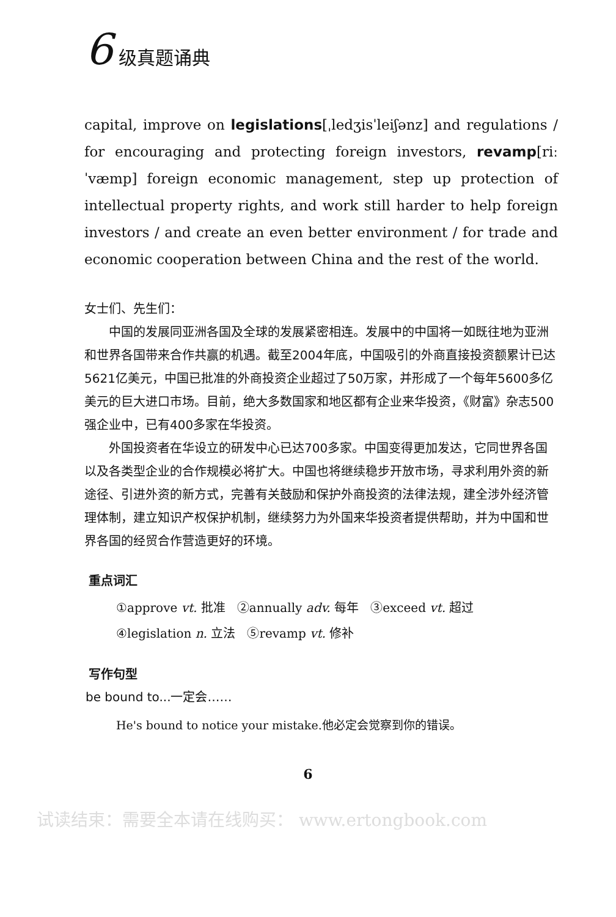6 级真题诵典
capital, improve on legislations[ˌledʒisˈleiʃənz] and regulations / for encouraging and protecting foreign investors, revamp[riːˈvæmp] foreign economic management, step up protection of intellectual property rights, and work still harder to help foreign investors / and create an even better environment / for trade and economic cooperation between China and the rest of the world.
女士们、先生们：
中国的发展同亚洲各国及全球的发展紧密相连。发展中的中国将一如既往地为亚洲和世界各国带来合作共赢的机遇。截至2004年底，中国吸引的外商直接投资额累计已达5621亿美元，中国已批准的外商投资企业超过了50万家，并形成了一个每年5600多亿美元的巨大进口市场。目前，绝大多数国家和地区都有企业来华投资，《财富》杂志500强企业中，已有400多家在华投资。
外国投资者在华设立的研发中心已达700多家。中国变得更加发达，它同世界各国以及各类型企业的合作规模必将扩大。中国也将继续稳步开放市场，寻求利用外资的新途径、引进外资的新方式，完善有关鼓励和保护外商投资的法律法规，建全涉外经济管理体制，建立知识产权保护机制，继续努力为外国来华投资者提供帮助，并为中国和世界各国的经贸合作营造更好的环境。
重点词汇
①approve vt. 批准 ②annually adv. 每年 ③exceed vt. 超过
④legislation n. 立法 ⑤revamp vt. 修补
写作句型
be bound to...一定会……
He's bound to notice your mistake.他必定会觉察到你的错误。
6
试读结束：需要全本请在线购买： www.ertongbook.com